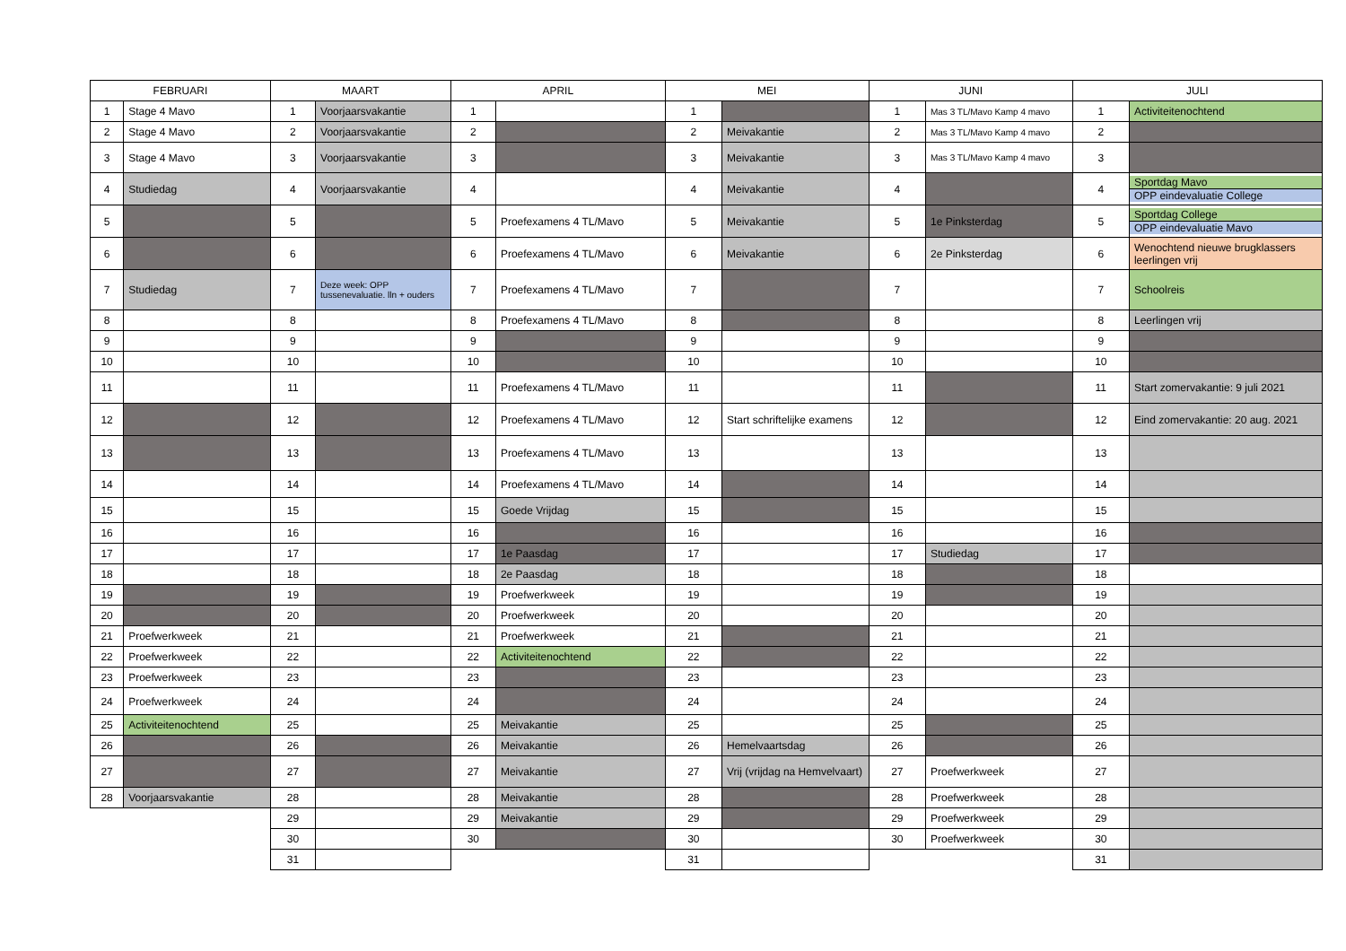| FEBRUARI | | MAART | | APRIL | | MEI | | JUNI | | JULI | |
| --- | --- | --- | --- | --- | --- | --- | --- | --- | --- | --- | --- |
| 1 | Stage 4 Mavo | 1 | Voorjaarsvakantie | 1 | | 1 | | 1 | Mas 3 TL/Mavo Kamp 4 mavo | 1 | Activiteitenochtend |
| 2 | Stage 4 Mavo | 2 | Voorjaarsvakantie | 2 | | 2 | Meivakantie | 2 | Mas 3 TL/Mavo Kamp 4 mavo | 2 | |
| 3 | Stage 4 Mavo | 3 | Voorjaarsvakantie | 3 | | 3 | Meivakantie | 3 | Mas 3 TL/Mavo Kamp 4 mavo | 3 | |
| 4 | Studiedag | 4 | Voorjaarsvakantie | 4 | | 4 | Meivakantie | 4 | | 4 | Sportdag Mavo OPP eindevaluatie College |
| 5 | | 5 | | 5 | Proefexamens 4 TL/Mavo | 5 | Meivakantie | 5 | 1e Pinksterdag | 5 | Sportdag College OPP eindevaluatie Mavo |
| 6 | | 6 | | 6 | Proefexamens 4 TL/Mavo | 6 | Meivakantie | 6 | 2e Pinksterdag | 6 | Wenochtend nieuwe brugklassers leerlingen vrij |
| 7 | Studiedag | 7 | Deze week: OPP tussenevaluatie. lln + ouders | 7 | Proefexamens 4 TL/Mavo | 7 | | 7 | | 7 | Schoolreis |
| 8 | | 8 | | 8 | Proefexamens 4 TL/Mavo | 8 | | 8 | | 8 | Leerlingen vrij |
| 9 | | 9 | | 9 | | 9 | | 9 | | 9 | |
| 10 | | 10 | | 10 | | 10 | | 10 | | 10 | |
| 11 | | 11 | | 11 | Proefexamens 4 TL/Mavo | 11 | | 11 | | 11 | Start zomervakantie: 9 juli 2021 |
| 12 | | 12 | | 12 | Proefexamens 4 TL/Mavo | 12 | Start schriftelijke examens | 12 | | 12 | Eind zomervakantie: 20 aug. 2021 |
| 13 | | 13 | | 13 | Proefexamens 4 TL/Mavo | 13 | | 13 | | 13 | |
| 14 | | 14 | | 14 | Proefexamens 4 TL/Mavo | 14 | | 14 | | 14 | |
| 15 | | 15 | | 15 | Goede Vrijdag | 15 | | 15 | | 15 | |
| 16 | | 16 | | 16 | | 16 | | 16 | | 16 | |
| 17 | | 17 | | 17 | 1e Paasdag | 17 | | 17 | Studiedag | 17 | |
| 18 | | 18 | | 18 | 2e Paasdag | 18 | | 18 | | 18 | |
| 19 | | 19 | | 19 | Proefwerkweek | 19 | | 19 | | 19 | |
| 20 | | 20 | | 20 | Proefwerkweek | 20 | | 20 | | 20 | |
| 21 | Proefwerkweek | 21 | | 21 | Proefwerkweek | 21 | | 21 | | 21 | |
| 22 | Proefwerkweek | 22 | | 22 | Activiteitenochtend | 22 | | 22 | | 22 | |
| 23 | Proefwerkweek | 23 | | 23 | | 23 | | 23 | | 23 | |
| 24 | Proefwerkweek | 24 | | 24 | | 24 | | 24 | | 24 | |
| 25 | Activiteitenochtend | 25 | | 25 | Meivakantie | 25 | | 25 | | 25 | |
| 26 | | 26 | | 26 | Meivakantie | 26 | Hemelvaartsdag | 26 | | 26 | |
| 27 | | 27 | | 27 | Meivakantie | 27 | Vrij (vrijdag na Hemvelvaart) | 27 | Proefwerkweek | 27 | |
| 28 | Voorjaarsvakantie | 28 | | 28 | Meivakantie | 28 | | 28 | Proefwerkweek | 28 | |
| | | 29 | | 29 | Meivakantie | 29 | | 29 | Proefwerkweek | 29 | |
| | | 30 | | 30 | | 30 | | 30 | Proefwerkweek | 30 | |
| | | 31 | | | | 31 | | | | 31 | |